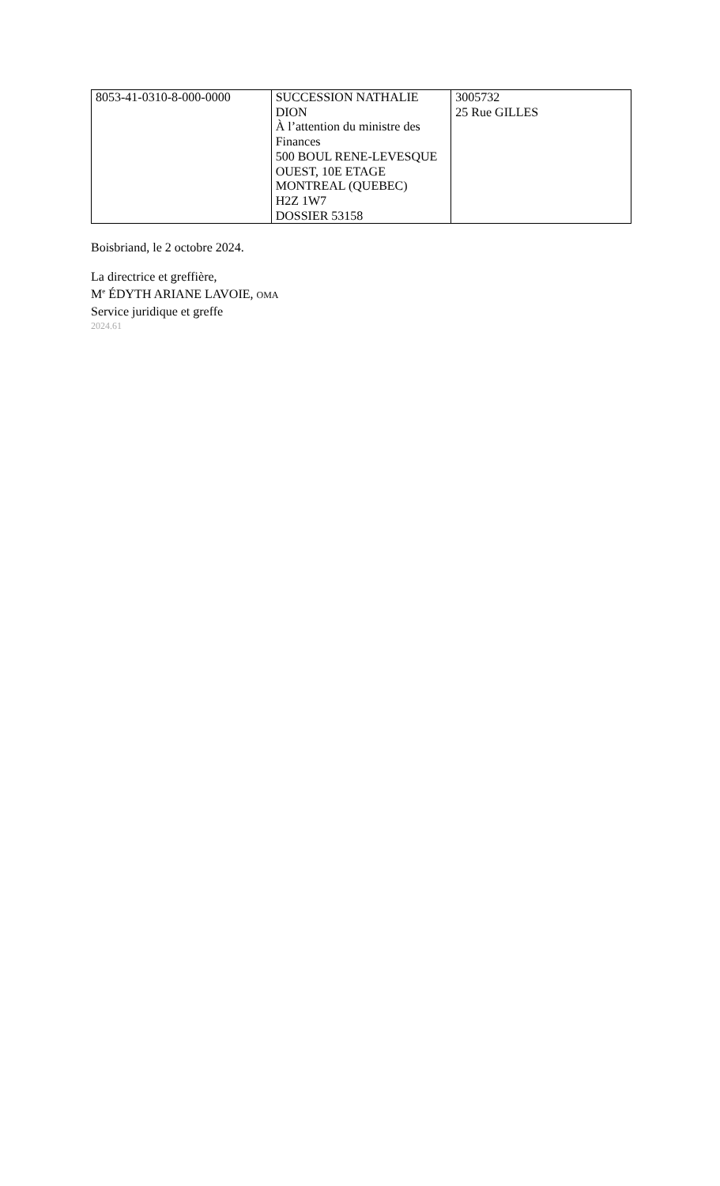| 8053-41-0310-8-000-0000 | SUCCESSION NATHALIE DION À l’attention du ministre des Finances 500 BOUL RENE-LEVESQUE OUEST, 10E ETAGE MONTREAL (QUEBEC) H2Z 1W7 DOSSIER 53158 | 3005732 25 Rue GILLES |
Boisbriand, le 2 octobre 2024.
La directrice et greffière,
M<sup>e</sup> ÉDYTH ARIANE LAVOIE, OMA
Service juridique et greffe
2024.61